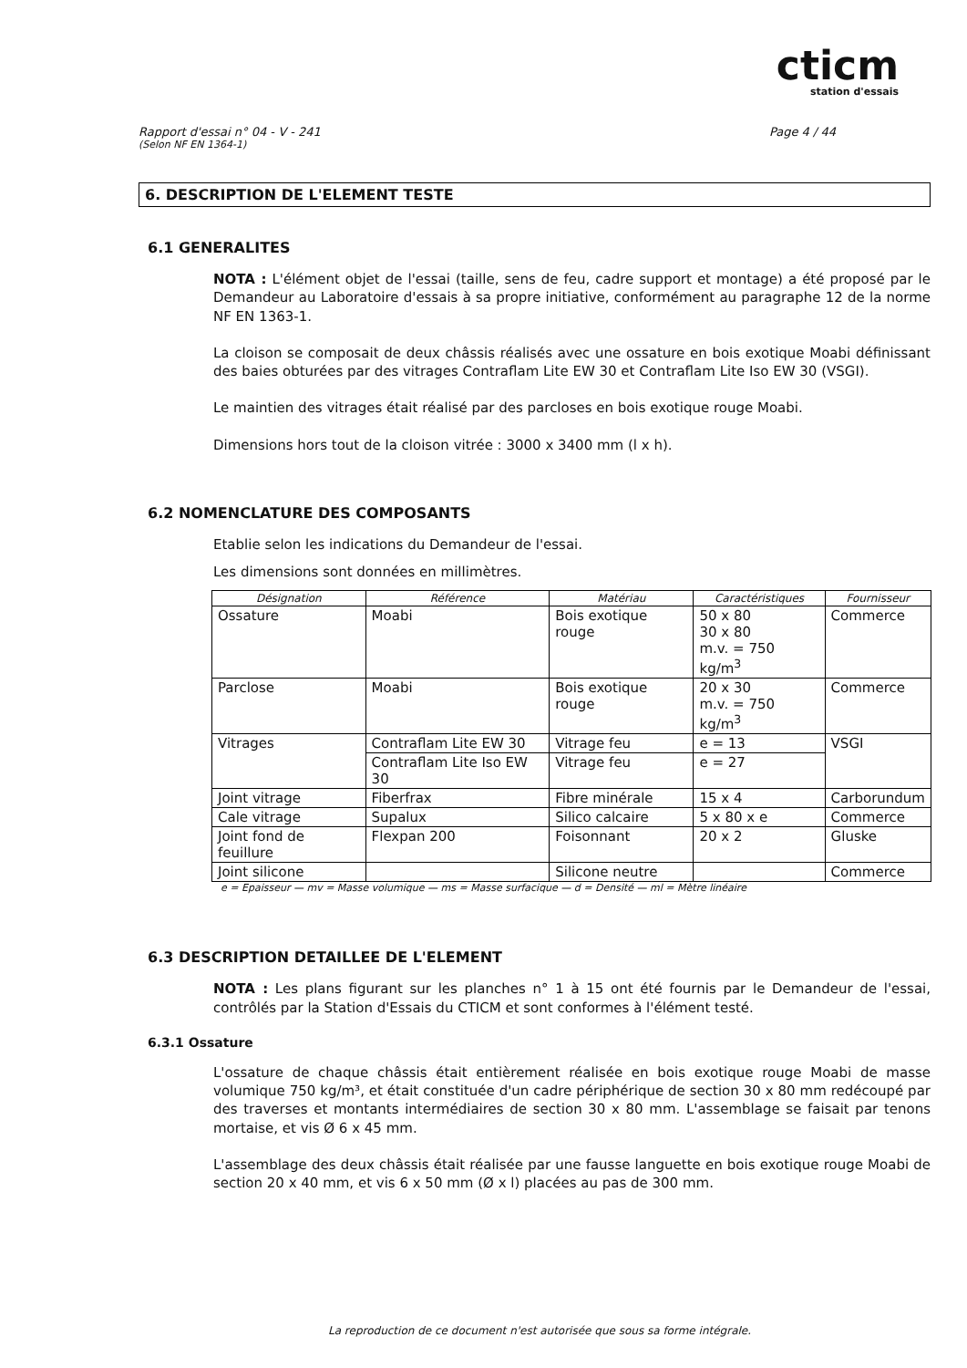cticm
station d'essais
Rapport d'essai n° 04 - V - 241 Page 4 / 44
(Selon NF EN 1364-1)
6. DESCRIPTION DE L'ELEMENT TESTE
6.1 GENERALITES
NOTA : L'élément objet de l'essai (taille, sens de feu, cadre support et montage) a été proposé par le Demandeur au Laboratoire d'essais à sa propre initiative, conformément au paragraphe 12 de la norme NF EN 1363-1.
La cloison se composait de deux châssis réalisés avec une ossature en bois exotique Moabi définissant des baies obturées par des vitrages Contraflam Lite EW 30 et Contraflam Lite Iso EW 30 (VSGI).
Le maintien des vitrages était réalisé par des parcloses en bois exotique rouge Moabi.
Dimensions hors tout de la cloison vitrée : 3000 x 3400 mm (l x h).
6.2 NOMENCLATURE DES COMPOSANTS
Etablie selon les indications du Demandeur de l'essai.
Les dimensions sont données en millimètres.
| Désignation | Référence | Matériau | Caractéristiques | Fournisseur |
| --- | --- | --- | --- | --- |
| Ossature | Moabi | Bois exotique rouge | 50 x 80 30 x 80 m.v. = 750 kg/m<sup>3</sup> | Commerce |
| Parclose | Moabi | Bois exotique rouge | 20 x 30 m.v. = 750 kg/m<sup>3</sup> | Commerce |
| Vitrages | Contraflam Lite EW 30 | Vitrage feu | e = 13 | VSGI |
| | Contraflam Lite Iso EW 30 | Vitrage feu | e = 27 | |
| Joint vitrage | Fiberfrax | Fibre minérale | 15 x 4 | Carborundum |
| Cale vitrage | Supalux | Silico calcaire | 5 x 80 x e | Commerce |
| Joint fond de feuillure | Flexpan 200 | Foisonnant | 20 x 2 | Gluske |
| Joint silicone | | Silicone neutre | | Commerce |
e = Epaisseur — mv = Masse volumique — ms = Masse surfacique — d = Densité — ml = Mètre linéaire
6.3 DESCRIPTION DETAILLEE DE L'ELEMENT
NOTA : Les plans figurant sur les planches n° 1 à 15 ont été fournis par le Demandeur de l'essai, contrôlés par la Station d'Essais du CTICM et sont conformes à l'élément testé.
6.3.1 Ossature
L'ossature de chaque châssis était entièrement réalisée en bois exotique rouge Moabi de masse volumique 750 kg/m³, et était constituée d'un cadre périphérique de section 30 x 80 mm redécoupé par des traverses et montants intermédiaires de section 30 x 80 mm. L'assemblage se faisait par tenons mortaise, et vis Ø 6 x 45 mm.
L'assemblage des deux châssis était réalisée par une fausse languette en bois exotique rouge Moabi de section 20 x 40 mm, et vis 6 x 50 mm (Ø x l) placées au pas de 300 mm.
La reproduction de ce document n'est autorisée que sous sa forme intégrale.